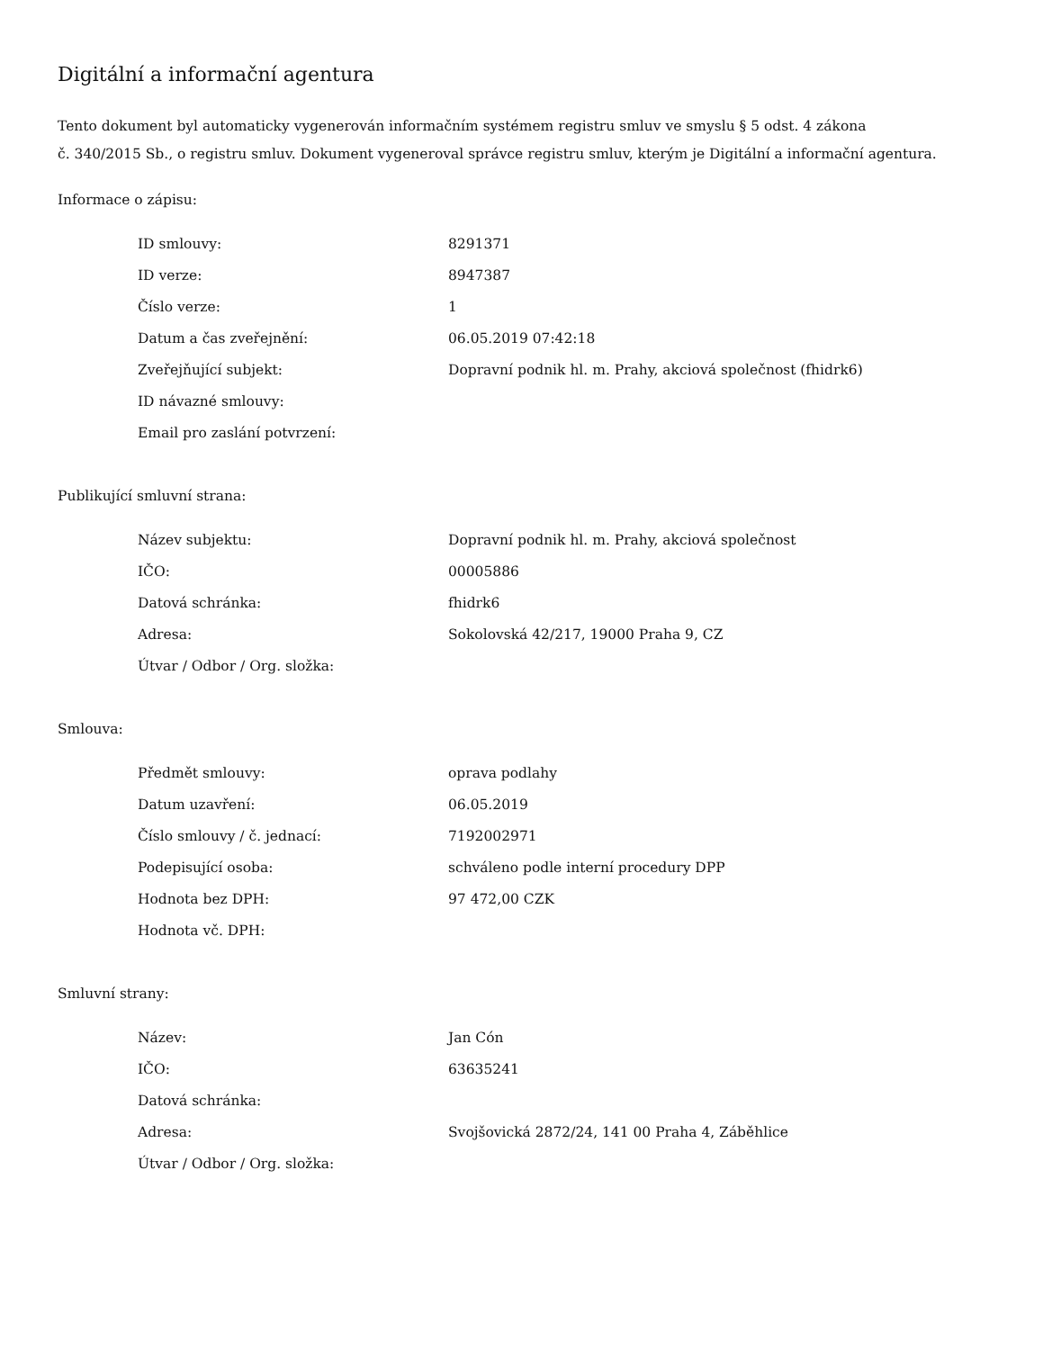Digitální a informační agentura
Tento dokument byl automaticky vygenerován informačním systémem registru smluv ve smyslu § 5 odst. 4 zákona
č. 340/2015 Sb., o registru smluv. Dokument vygeneroval správce registru smluv, kterým je Digitální a informační agentura.
Informace o zápisu:
| ID smlouvy: | 8291371 |
| ID verze: | 8947387 |
| Číslo verze: | 1 |
| Datum a čas zveřejnění: | 06.05.2019 07:42:18 |
| Zveřejňující subjekt: | Dopravní podnik hl. m. Prahy, akciová společnost (fhidrk6) |
| ID návazné smlouvy: | |
| Email pro zaslání potvrzení: | |
Publikující smluvní strana:
| Název subjektu: | Dopravní podnik hl. m. Prahy, akciová společnost |
| IČO: | 00005886 |
| Datová schránka: | fhidrk6 |
| Adresa: | Sokolovská 42/217, 19000 Praha 9, CZ |
| Útvar / Odbor / Org. složka: | |
Smlouva:
| Předmět smlouvy: | oprava podlahy |
| Datum uzavření: | 06.05.2019 |
| Číslo smlouvy / č. jednací: | 7192002971 |
| Podepisující osoba: | schváleno podle interní procedury DPP |
| Hodnota bez DPH: | 97 472,00 CZK |
| Hodnota vč. DPH: | |
Smluvní strany:
| Název: | Jan Cón |
| IČO: | 63635241 |
| Datová schránka: | |
| Adresa: | Svojšovická 2872/24, 141 00 Praha 4, Záběhlice |
| Útvar / Odbor / Org. složka: | |